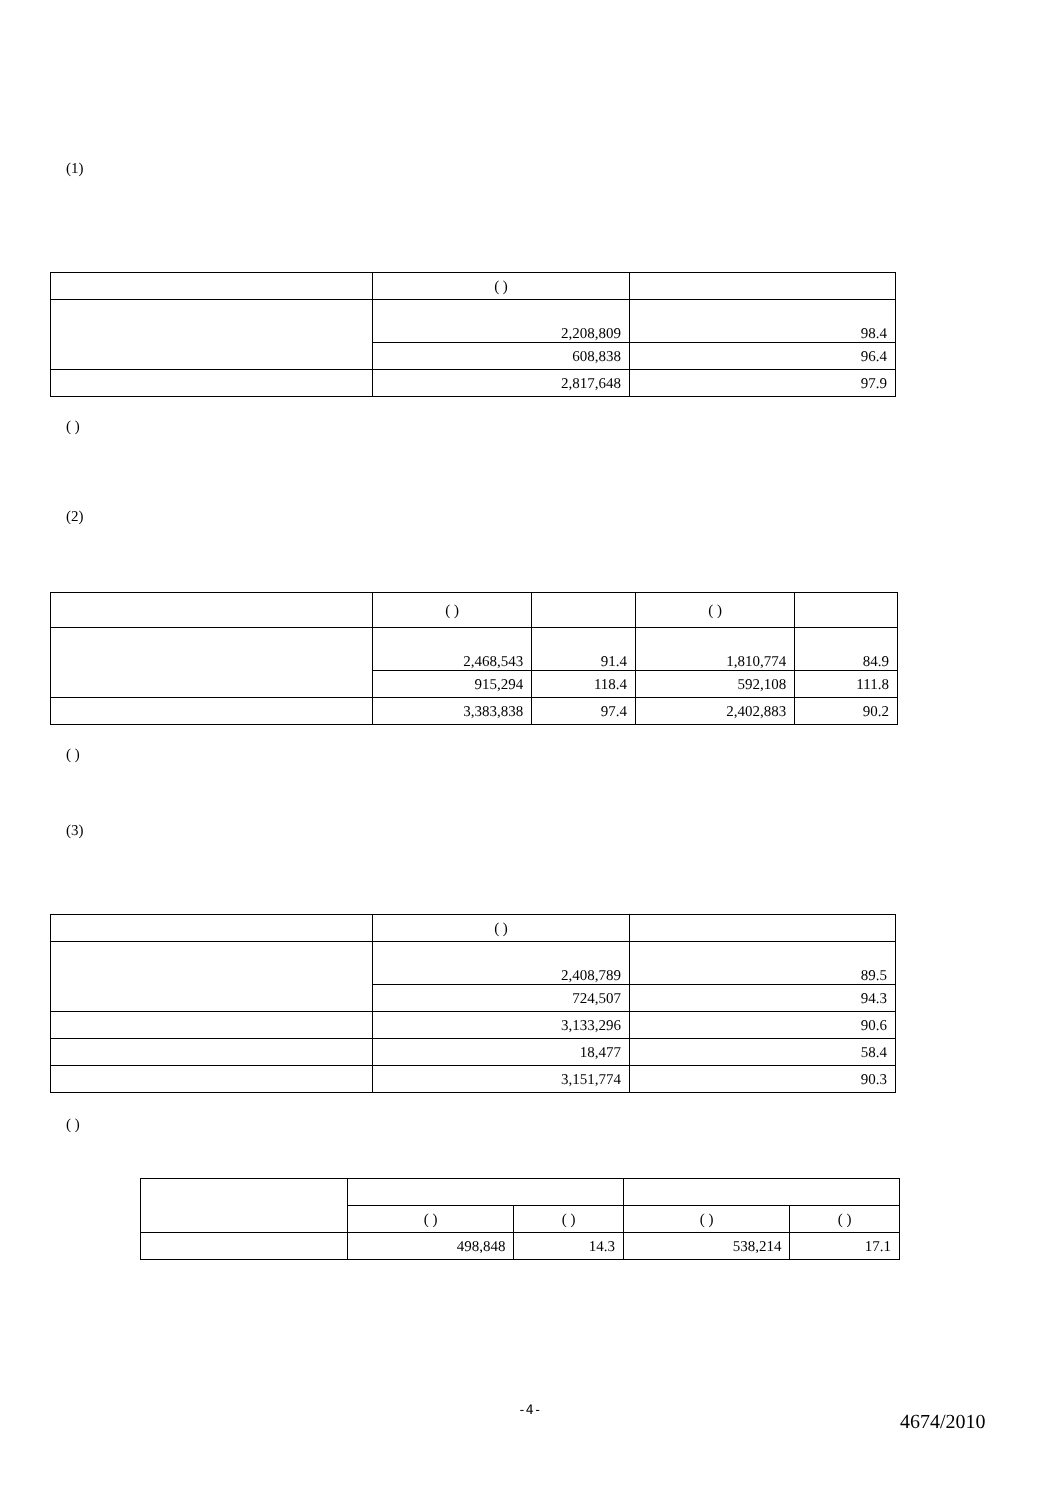(1)
| | ( ) | |
| | 2,208,809 | 98.4 |
| | 608,838 | 96.4 |
| | 2,817,648 | 97.9 |
( )
(2)
| | ( ) | | ( ) | |
| | 2,468,543 | 91.4 | 1,810,774 | 84.9 |
| | 915,294 | 118.4 | 592,108 | 111.8 |
| | 3,383,838 | 97.4 | 2,402,883 | 90.2 |
( )
(3)
| | ( ) | |
| | 2,408,789 | 89.5 |
| | 724,507 | 94.3 |
| | 3,133,296 | 90.6 |
| | 18,477 | 58.4 |
| | 3,151,774 | 90.3 |
( )
| | ( ) | ( ) | ( ) | ( ) |
| | 498,848 | 14.3 | 538,214 | 17.1 |
-4-
4674/2010